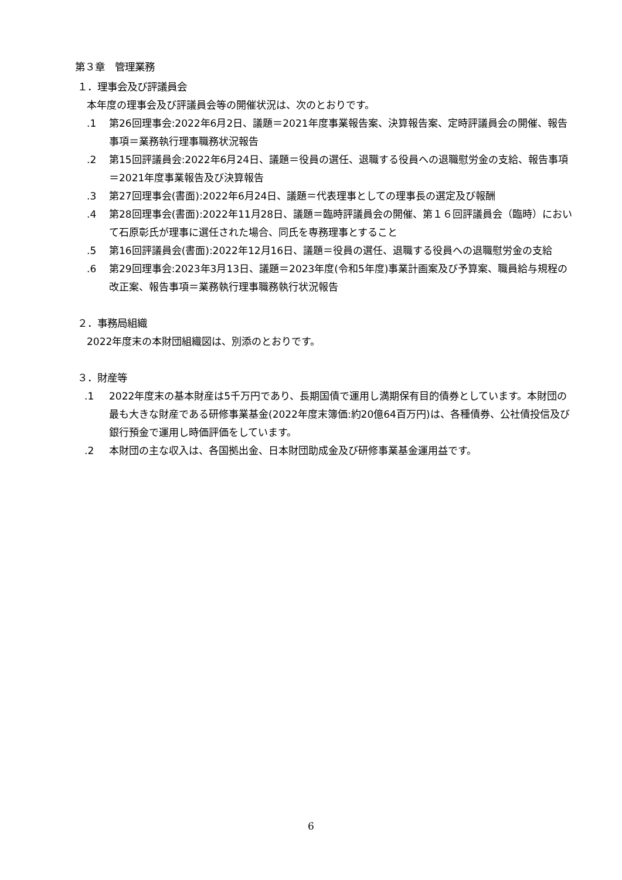第３章　管理業務
１．理事会及び評議員会
本年度の理事会及び評議員会等の開催状況は、次のとおりです。
.1 第26回理事会:2022年6月2日、議題＝2021年度事業報告案、決算報告案、定時評議員会の開催、報告事項＝業務執行理事職務状況報告
.2 第15回評議員会:2022年6月24日、議題＝役員の選任、退職する役員への退職慰労金の支給、報告事項＝2021年度事業報告及び決算報告
.3 第27回理事会(書面):2022年6月24日、議題＝代表理事としての理事長の選定及び報酬
.4 第28回理事会(書面):2022年11月28日、議題＝臨時評議員会の開催、第１６回評議員会（臨時）において石原彰氏が理事に選任された場合、同氏を専務理事とすること
.5 第16回評議員会(書面):2022年12月16日、議題＝役員の選任、退職する役員への退職慰労金の支給
.6 第29回理事会:2023年3月13日、議題＝2023年度(令和5年度)事業計画案及び予算案、職員給与規程の改正案、報告事項＝業務執行理事職務執行状況報告
２．事務局組織
2022年度末の本財団組織図は、別添のとおりです。
３．財産等
.1 2022年度末の基本財産は5千万円であり、長期国債で運用し満期保有目的債券としています。本財団の最も大きな財産である研修事業基金(2022年度末簿価:約20億64百万円)は、各種債券、公社債投信及び銀行預金で運用し時価評価をしています。
.2 本財団の主な収入は、各国拠出金、日本財団助成金及び研修事業基金運用益です。
6